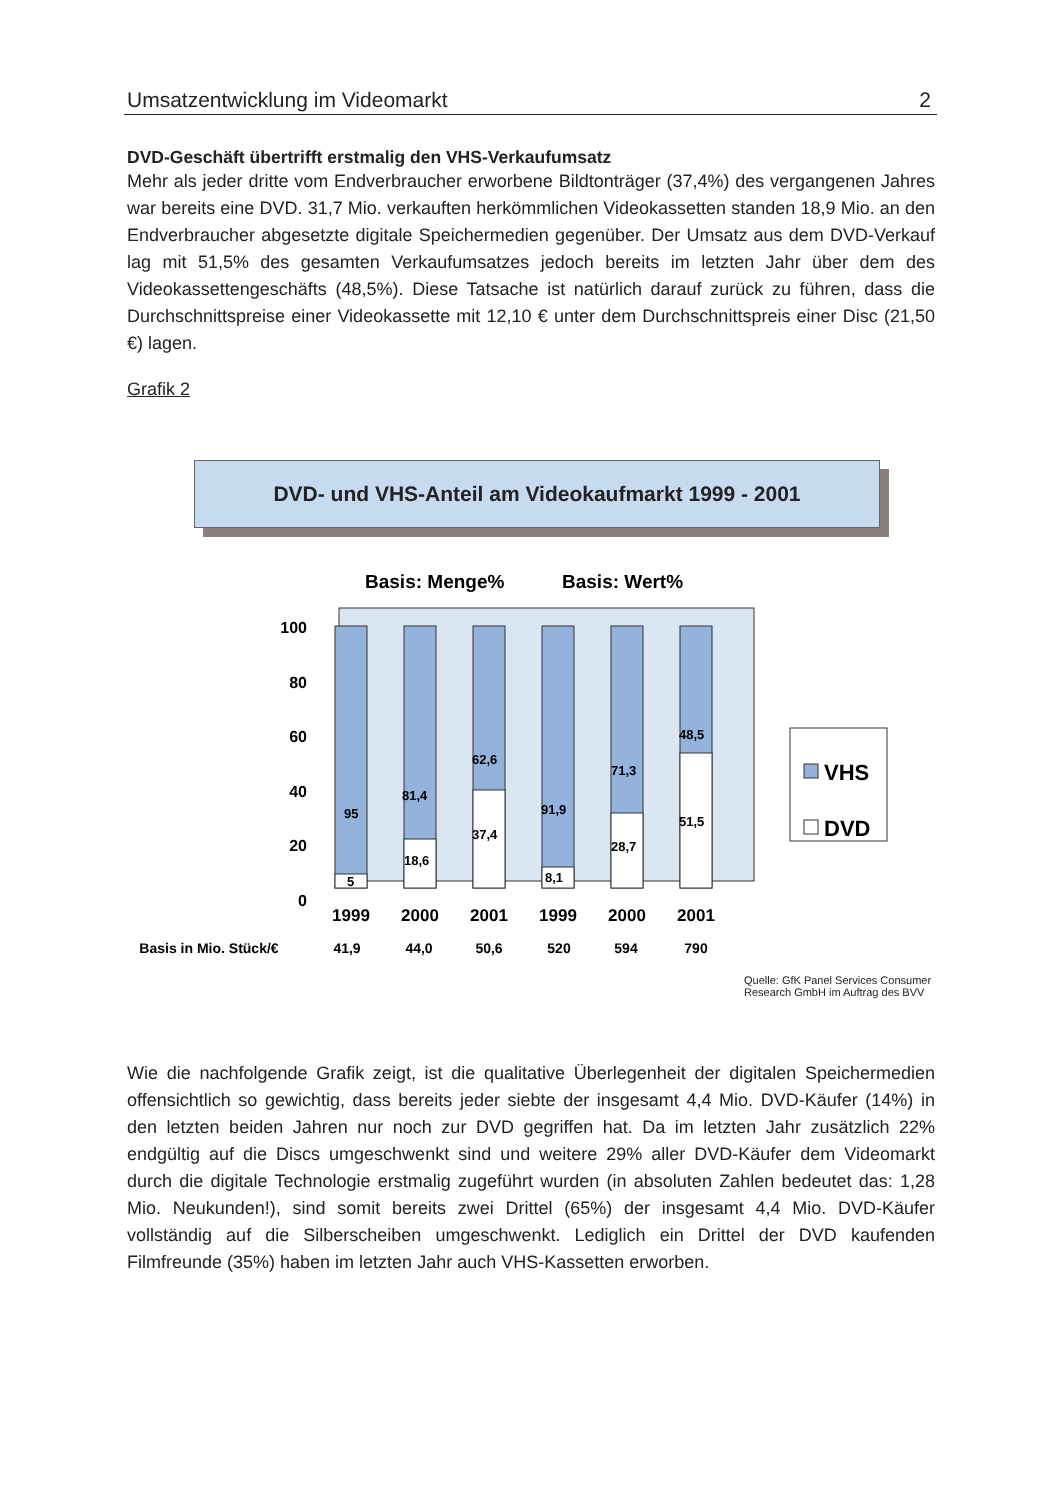Umsatzentwicklung im Videomarkt 2
DVD-Geschäft übertrifft erstmalig den VHS-Verkaufumsatz
Mehr als jeder dritte vom Endverbraucher erworbene Bildtonträger (37,4%) des vergangenen Jahres war bereits eine DVD. 31,7 Mio. verkauften herkömmlichen Videokassetten standen 18,9 Mio. an den Endverbraucher abgesetzte digitale Speichermedien gegenüber. Der Umsatz aus dem DVD-Verkauf lag mit 51,5% des gesamten Verkaufumsatzes jedoch bereits im letzten Jahr über dem des Videokassettengeschäfts (48,5%). Diese Tatsache ist natürlich darauf zurück zu führen, dass die Durchschnittspreise einer Videokassette mit 12,10 € unter dem Durchschnittspreis einer Disc (21,50 €) lagen.
Grafik 2
DVD- und VHS-Anteil am Videokaufmarkt 1999 - 2001
Basis: Menge%
Basis: Wert%
100
80
60
40
20
0
95
5
81,4
18,6
62,6
37,4
91,9
8,1
71,3
28,7
48,5
51,5
1999
2000
2001
1999
2000
2001
Basis in Mio. Stück/€
41,9
44,0
50,6
520
594
790
VHS
DVD
Quelle: GfK Panel Services Consumer
Research GmbH im Auftrag des BVV
Wie die nachfolgende Grafik zeigt, ist die qualitative Überlegenheit der digitalen Speichermedien offensichtlich so gewichtig, dass bereits jeder siebte der insgesamt 4,4 Mio. DVD-Käufer (14%) in den letzten beiden Jahren nur noch zur DVD gegriffen hat. Da im letzten Jahr zusätzlich 22% endgültig auf die Discs umgeschwenkt sind und weitere 29% aller DVD-Käufer dem Videomarkt durch die digitale Technologie erstmalig zugeführt wurden (in absoluten Zahlen bedeutet das: 1,28 Mio. Neukunden!), sind somit bereits zwei Drittel (65%) der insgesamt 4,4 Mio. DVD-Käufer vollständig auf die Silberscheiben umgeschwenkt. Lediglich ein Drittel der DVD kaufenden Filmfreunde (35%) haben im letzten Jahr auch VHS-Kassetten erworben.